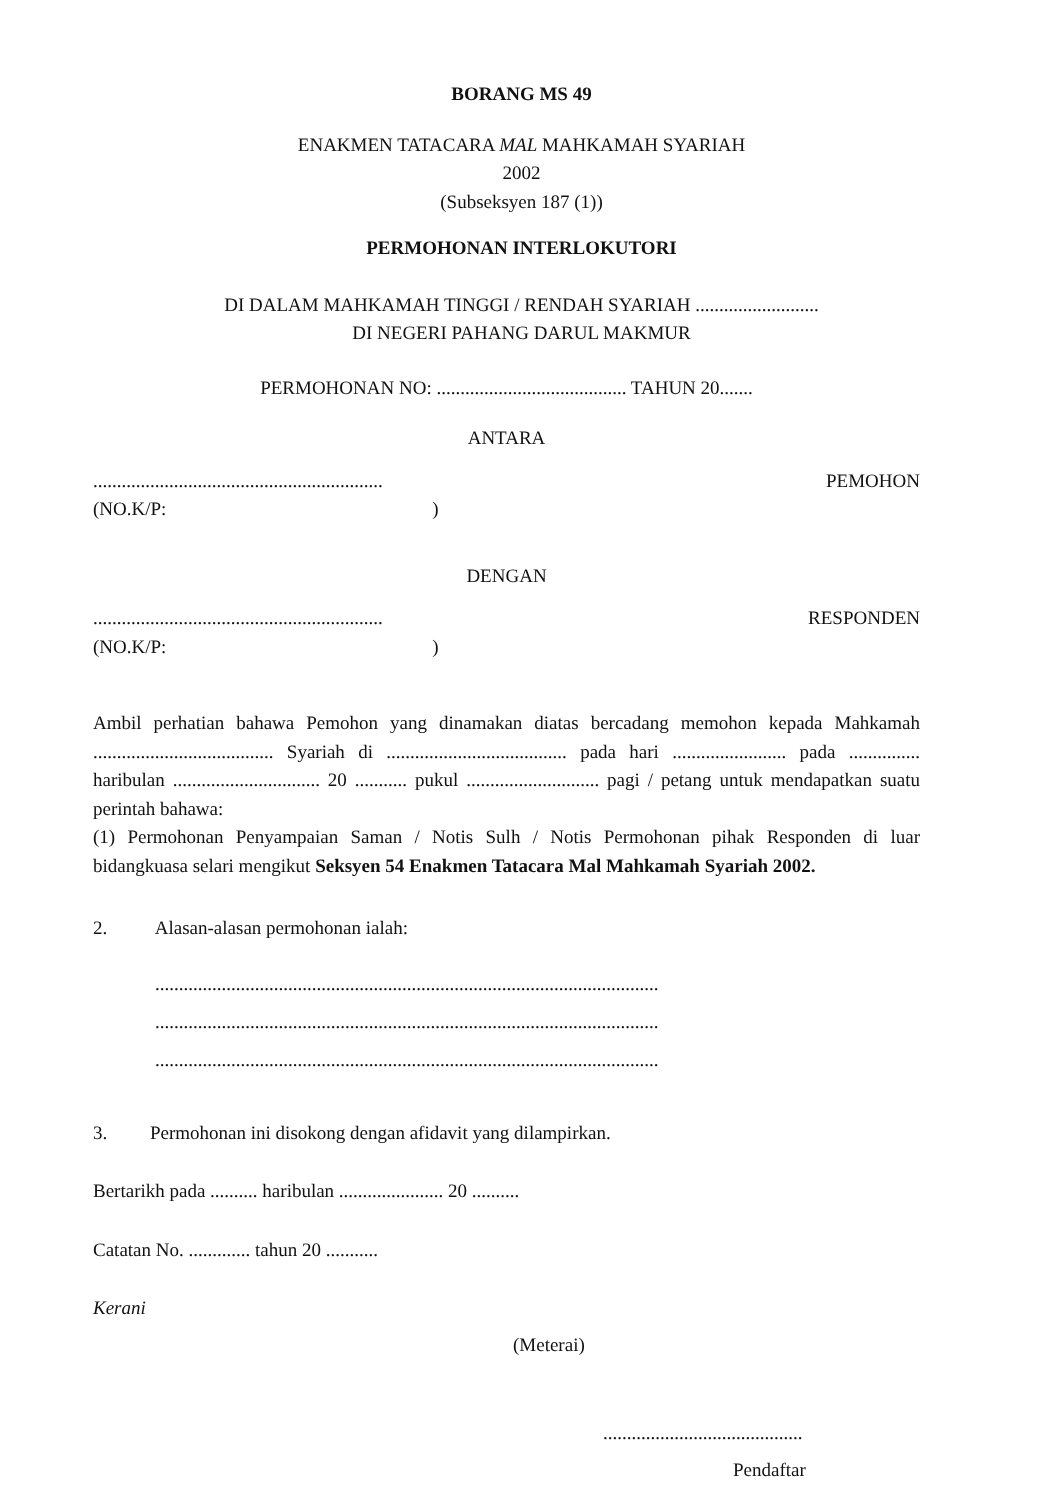BORANG MS 49
ENAKMEN TATACARA MAL MAHKAMAH SYARIAH
2002
(Subseksyen 187 (1))
PERMOHONAN INTERLOKUTORI
DI DALAM MAHKAMAH TINGGI / RENDAH SYARIAH ..........................
DI NEGERI PAHANG DARUL MAKMUR
PERMOHONAN NO: ........................................ TAHUN 20.......
ANTARA
.............................................................
(NO.K/P: )
PEMOHON
DENGAN
.............................................................
(NO.K/P: )
RESPONDEN
Ambil perhatian bahawa Pemohon yang dinamakan diatas bercadang memohon kepada Mahkamah ...................................... Syariah di ...................................... pada hari ........................ pada ............... haribulan ............................... 20 ........... pukul ............................ pagi / petang untuk mendapatkan suatu perintah bahawa:
(1) Permohonan Penyampaian Saman / Notis Sulh / Notis Permohonan pihak Responden di luar bidangkuasa selari mengikut Seksyen 54 Enakmen Tatacara Mal Mahkamah Syariah 2002.
2. Alasan-alasan permohonan ialah:
..........................................................................................................
..........................................................................................................
..........................................................................................................
3. Permohonan ini disokong dengan afidavit yang dilampirkan.
Bertarikh pada .......... haribulan ...................... 20 ..........
Catatan No. ............. tahun 20 ...........
Kerani
(Meterai)
..........................................
Pendaftar